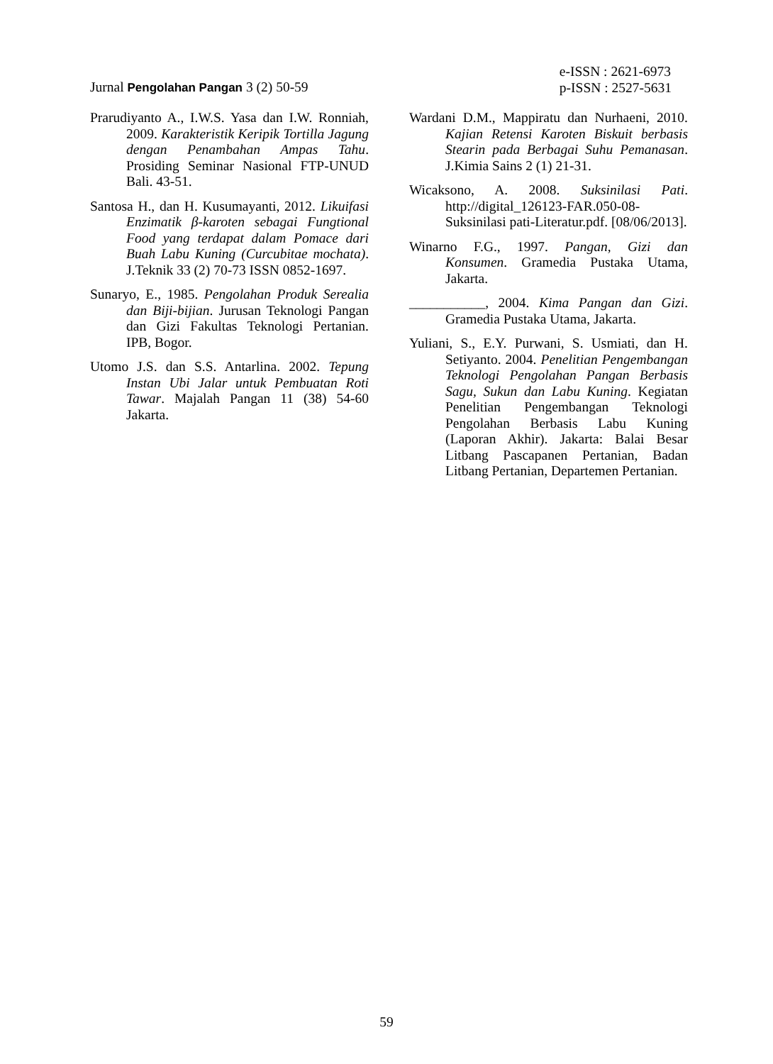Jurnal Pengolahan Pangan 3 (2) 50-59
e-ISSN : 2621-6973
p-ISSN : 2527-5631
Prarudiyanto A., I.W.S. Yasa dan I.W. Ronniah, 2009. Karakteristik Keripik Tortilla Jagung dengan Penambahan Ampas Tahu. Prosiding Seminar Nasional FTP-UNUD Bali. 43-51.
Santosa H., dan H. Kusumayanti, 2012. Likuifasi Enzimatik β-karoten sebagai Fungtional Food yang terdapat dalam Pomace dari Buah Labu Kuning (Curcubitae mochata). J.Teknik 33 (2) 70-73 ISSN 0852-1697.
Sunaryo, E., 1985. Pengolahan Produk Serealia dan Biji-bijian. Jurusan Teknologi Pangan dan Gizi Fakultas Teknologi Pertanian. IPB, Bogor.
Utomo J.S. dan S.S. Antarlina. 2002. Tepung Instan Ubi Jalar untuk Pembuatan Roti Tawar. Majalah Pangan 11 (38) 54-60 Jakarta.
Wardani D.M., Mappiratu dan Nurhaeni, 2010. Kajian Retensi Karoten Biskuit berbasis Stearin pada Berbagai Suhu Pemanasan. J.Kimia Sains 2 (1) 21-31.
Wicaksono, A. 2008. Suksinilasi Pati. http://digital_126123-FAR.050-08-Suksinilasi pati-Literatur.pdf. [08/06/2013].
Winarno F.G., 1997. Pangan, Gizi dan Konsumen. Gramedia Pustaka Utama, Jakarta.
___________, 2004. Kima Pangan dan Gizi. Gramedia Pustaka Utama, Jakarta.
Yuliani, S., E.Y. Purwani, S. Usmiati, dan H. Setiyanto. 2004. Penelitian Pengembangan Teknologi Pengolahan Pangan Berbasis Sagu, Sukun dan Labu Kuning. Kegiatan Penelitian Pengembangan Teknologi Pengolahan Berbasis Labu Kuning (Laporan Akhir). Jakarta: Balai Besar Litbang Pascapanen Pertanian, Badan Litbang Pertanian, Departemen Pertanian.
59